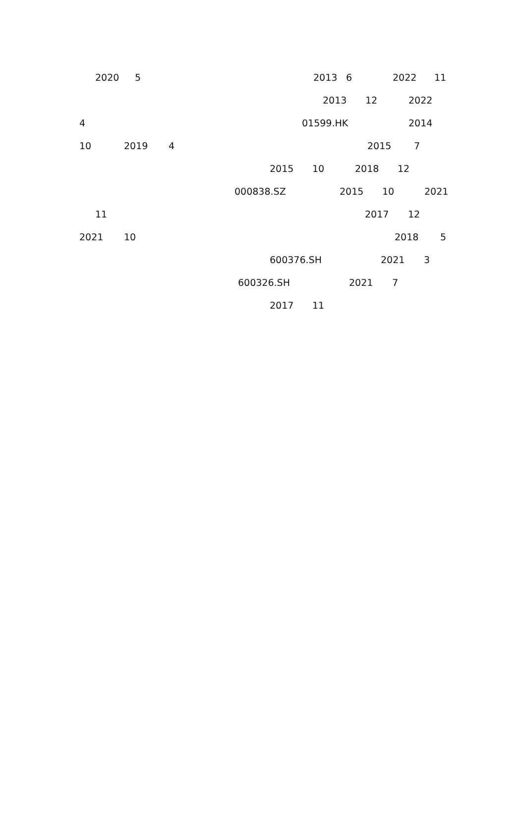2020 5 2013 6 2022 11
2013 12 2022
4 01599.HK 2014
10 2019 4 2015 7
2015 10 2018 12
000838.SZ 2015 10 2021
11 2017 12
2021 10 2018 5
600376.SH 2021 3
600326.SH 2021 7
2017 11